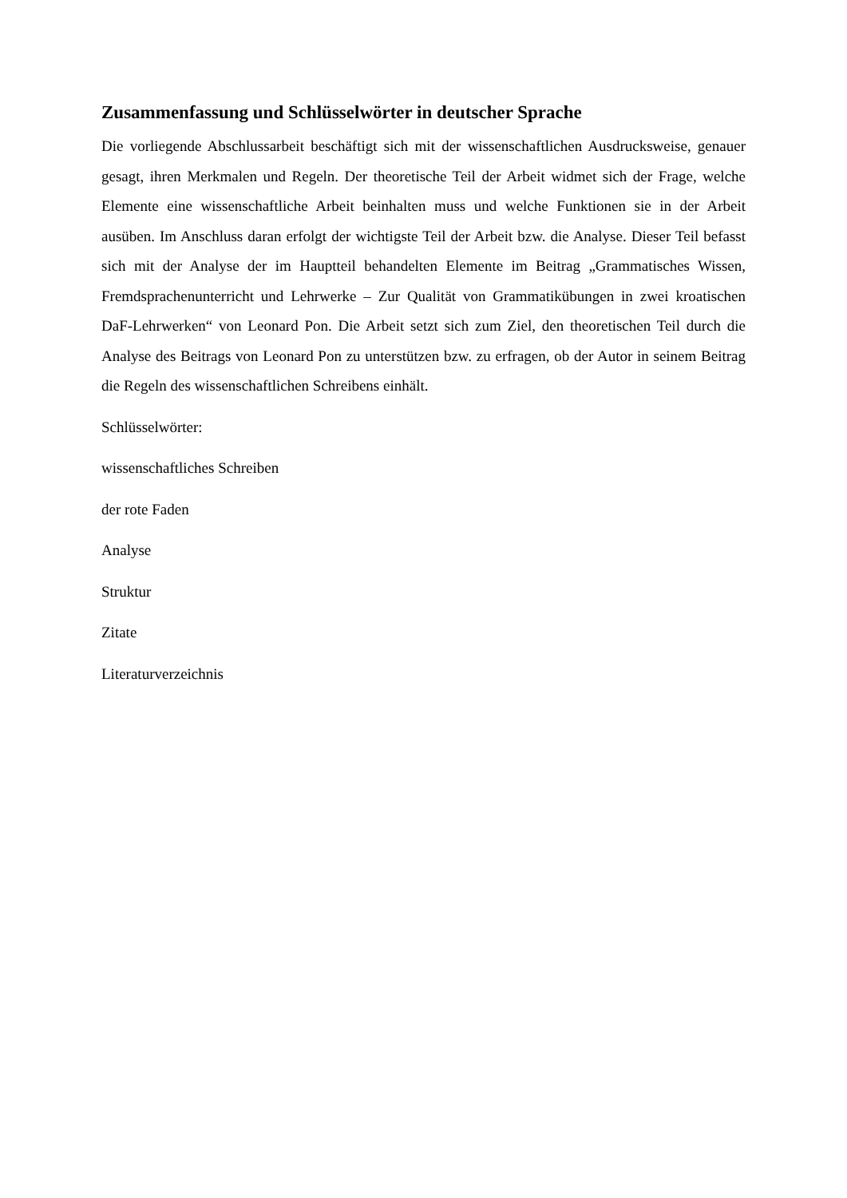Zusammenfassung und Schlüsselwörter in deutscher Sprache
Die vorliegende Abschlussarbeit beschäftigt sich mit der wissenschaftlichen Ausdrucksweise, genauer gesagt, ihren Merkmalen und Regeln. Der theoretische Teil der Arbeit widmet sich der Frage, welche Elemente eine wissenschaftliche Arbeit beinhalten muss und welche Funktionen sie in der Arbeit ausüben. Im Anschluss daran erfolgt der wichtigste Teil der Arbeit bzw. die Analyse. Dieser Teil befasst sich mit der Analyse der im Hauptteil behandelten Elemente im Beitrag „Grammatisches Wissen, Fremdsprachenunterricht und Lehrwerke – Zur Qualität von Grammatikübungen in zwei kroatischen DaF-Lehrwerken“ von Leonard Pon. Die Arbeit setzt sich zum Ziel, den theoretischen Teil durch die Analyse des Beitrags von Leonard Pon zu unterstützen bzw. zu erfragen, ob der Autor in seinem Beitrag die Regeln des wissenschaftlichen Schreibens einhält.
Schlüsselwörter:
wissenschaftliches Schreiben
der rote Faden
Analyse
Struktur
Zitate
Literaturverzeichnis